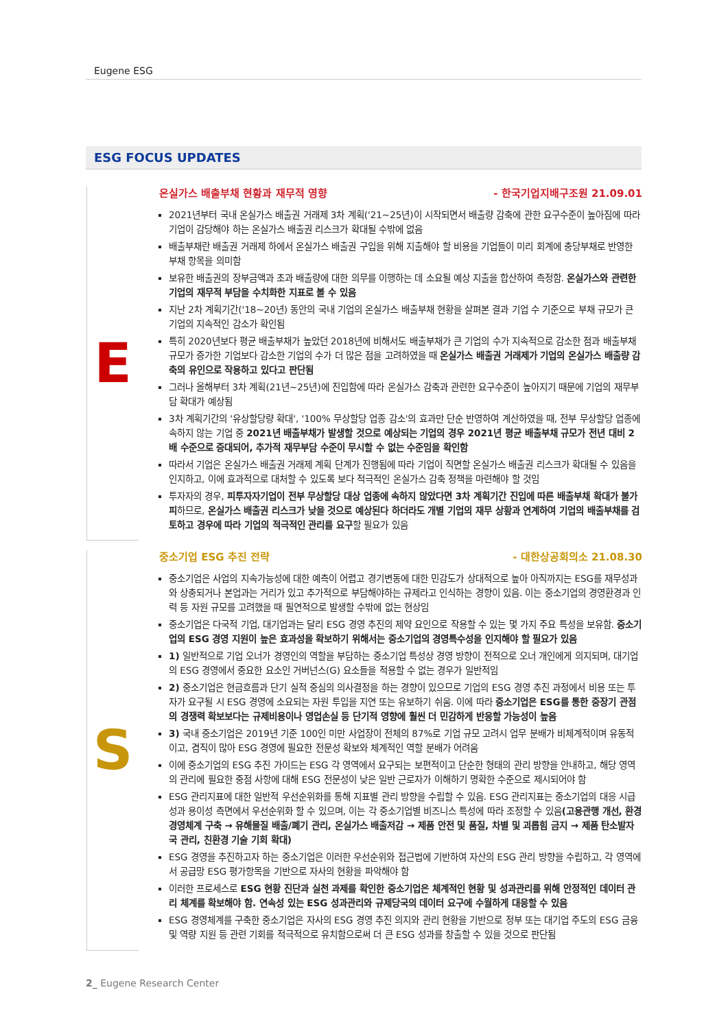Eugene ESG
ESG FOCUS UPDATES
E
온실가스 배출부채 현황과 재무적 영향 - 한국기업지배구조원 21.09.01
2021년부터 국내 온실가스 배출권 거래제 3차 계획('21~25년)이 시작되면서 배출량 감축에 관한 요구수준이 높아짐에 따라 기업이 감당해야 하는 온실가스 배출권 리스크가 확대될 수밖에 없음
배출부채란 배출권 거래제 하에서 온실가스 배출권 구입을 위해 지출해야 할 비용을 기업들이 미리 회계에 충당부채로 반영한 부채 항목을 의미함
보유한 배출권의 장부금액과 초과 배출량에 대한 의무를 이행하는 데 소요될 예상 지출을 합산하여 측정함. 온실가스와 관련한 기업의 재무적 부담을 수치화한 지표로 볼 수 있음
지난 2차 계획기간('18~20년) 동안의 국내 기업의 온실가스 배출부채 현황을 살펴본 결과 기업 수 기준으로 부채 규모가 큰 기업의 지속적인 감소가 확인됨
특히 2020년보다 평균 배출부채가 높았던 2018년에 비해서도 배출부채가 큰 기업의 수가 지속적으로 감소한 점과 배출부채 규모가 증가한 기업보다 감소한 기업의 수가 더 많은 점을 고려하였을 때 온실가스 배출권 거래제가 기업의 온실가스 배출량 감축의 유인으로 작용하고 있다고 판단됨
그러나 올해부터 3차 계획(21년~25년)에 진입함에 따라 온실가스 감축과 관련한 요구수준이 높아지기 때문에 기업의 재무부담 확대가 예상됨
3차 계획기간의 '유상할당량 확대', '100% 무상할당 업종 감소'의 효과만 단순 반영하여 계산하였을 때, 전부 무상할당 업종에 속하지 않는 기업 중 2021년 배출부채가 발생할 것으로 예상되는 기업의 경우 2021년 평균 배출부채 규모가 전년 대비 2배 수준으로 증대되어, 추가적 재무부담 수준이 무시할 수 없는 수준임을 확인함
따라서 기업은 온실가스 배출권 거래제 계획 단계가 진행됨에 따라 기업이 직면할 온실가스 배출권 리스크가 확대될 수 있음을 인지하고, 이에 효과적으로 대처할 수 있도록 보다 적극적인 온실가스 감축 정책을 마련해야 할 것임
투자자의 경우, 피투자자기업이 전부 무상할당 대상 업종에 속하지 않았다면 3차 계획기간 진입에 따른 배출부채 확대가 불가피하므로, 온실가스 배출권 리스크가 낮을 것으로 예상된다 하더라도 개별 기업의 재무 상황과 연계하여 기업의 배출부채를 검토하고 경우에 따라 기업의 적극적인 관리를 요구할 필요가 있음
S
중소기업 ESG 추진 전략 - 대한상공회의소 21.08.30
중소기업은 사업의 지속가능성에 대한 예측이 어렵고 경기변동에 대한 민감도가 상대적으로 높아 아직까지는 ESG를 재무성과와 상충되거나 본업과는 거리가 있고 추가적으로 부담해야하는 규제라고 인식하는 경향이 있음. 이는 중소기업의 경영환경과 인력 등 자원 규모를 고려했을 때 필연적으로 발생할 수밖에 없는 현상임
중소기업은 다국적 기업, 대기업과는 달리 ESG 경영 추진의 제약 요인으로 작용할 수 있는 몇 가지 주요 특성을 보유함. 중소기업의 ESG 경영 지원이 높은 효과성을 확보하기 위해서는 중소기업의 경영특수성을 인지해야 할 필요가 있음
1) 일반적으로 기업 오너가 경영인의 역할을 부담하는 중소기업 특성상 경영 방향이 전적으로 오너 개인에게 의지되며, 대기업의 ESG 경영에서 중요한 요소인 거버넌스(G) 요소들을 적용할 수 없는 경우가 일반적임
2) 중소기업은 현금흐름과 단기 실적 중심의 의사결정을 하는 경향이 있으므로 기업의 ESG 경영 추진 과정에서 비용 또는 투자가 요구될 시 ESG 경영에 소요되는 자원 투입을 지연 또는 유보하기 쉬움. 이에 따라 중소기업은 ESG를 통한 중장기 관점의 경쟁력 확보보다는 규제비용이나 영업손실 등 단기적 영향에 훨씬 더 민감하게 반응할 가능성이 높음
3) 국내 중소기업은 2019년 기준 100인 미만 사업장이 전체의 87%로 기업 규모 고려시 업무 분배가 비체계적이며 유동적이고, 겸직이 많아 ESG 경영에 필요한 전문성 확보와 체계적인 역할 분배가 어려움
이에 중소기업의 ESG 추진 가이드는 ESG 각 영역에서 요구되는 보편적이고 단순한 형태의 관리 방향을 안내하고, 해당 영역의 관리에 필요한 중점 사항에 대해 ESG 전문성이 낮은 일반 근로자가 이해하기 명확한 수준으로 제시되어야 함
ESG 관리지표에 대한 일반적 우선순위화를 통해 지표별 관리 방향을 수립할 수 있음. ESG 관리지표는 중소기업의 대응 시급성과 용이성 측면에서 우선순위화 할 수 있으며, 이는 각 중소기업별 비즈니스 특성에 따라 조정할 수 있음(고용관행 개선, 환경경영체계 구축 → 유해물질 배출/폐기 관리, 온실가스 배출저감 → 제품 안전 및 품질, 차별 및 괴롭힘 금지 → 제품 탄소발자국 관리, 친환경 기술 기회 확대)
ESG 경영을 추진하고자 하는 중소기업은 이러한 우선순위와 접근법에 기반하여 자산의 ESG 관리 방향을 수립하고, 각 영역에서 공급망 ESG 평가항목을 기반으로 자사의 현황을 파악해야 함
이러한 프로세스로 ESG 현황 진단과 실천 과제를 확인한 중소기업은 체계적인 현황 및 성과관리를 위해 안정적인 데이터 관리 체계를 확보해야 함. 연속성 있는 ESG 성과관리와 규제당국의 데이터 요구에 수월하게 대응할 수 있음
ESG 경영체계를 구축한 중소기업은 자사의 ESG 경영 추진 의지와 관리 현황을 기반으로 정부 또는 대기업 주도의 ESG 금융 및 역량 지원 등 관련 기회를 적극적으로 유치함으로써 더 큰 ESG 성과를 창출할 수 있을 것으로 판단됨
2_ Eugene Research Center